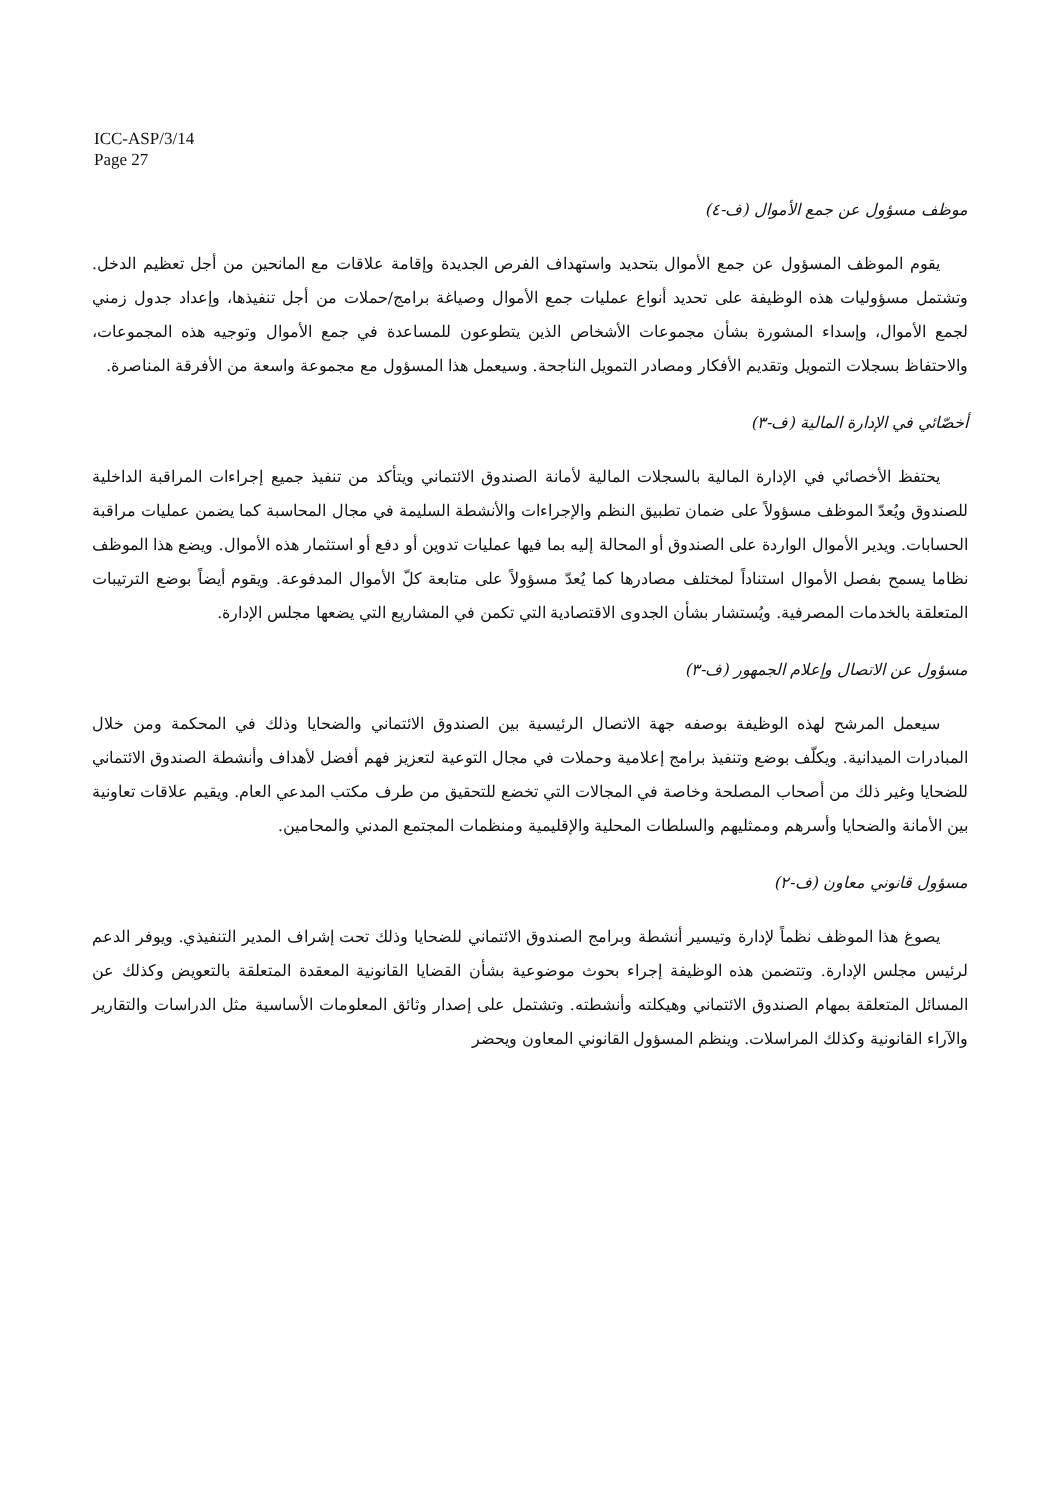ICC-ASP/3/14
Page 27
موظف مسؤول عن جمع الأموال (ف-٤)
يقوم الموظف المسؤول عن جمع الأموال بتحديد واستهداف الفرص الجديدة وإقامة علاقات مع المانحين من أجل تعظيم الدخل. وتشتمل مسؤوليات هذه الوظيفة على تحديد أنواع عمليات جمع الأموال وصياغة برامج/حملات من أجل تنفيذها، وإعداد جدول زمني لجمع الأموال، وإسداء المشورة بشأن مجموعات الأشخاص الذين يتطوعون للمساعدة في جمع الأموال وتوجيه هذه المجموعات، والاحتفاظ بسجلات التمويل وتقديم الأفكار ومصادر التمويل الناجحة. وسيعمل هذا المسؤول مع مجموعة واسعة من الأفرقة المناصرة.
أخصّائي في الإدارة المالية (ف-٣)
يحتفظ الأخصائي في الإدارة المالية بالسجلات المالية لأمانة الصندوق الائتماني ويتأكد من تنفيذ جميع إجراءات المراقبة الداخلية للصندوق ويُعدّ الموظف مسؤولاً على ضمان تطبيق النظم والإجراءات والأنشطة السليمة في مجال المحاسبة كما يضمن عمليات مراقبة الحسابات. ويدير الأموال الواردة على الصندوق أو المحالة إليه بما فيها عمليات تدوين أو دفع أو استثمار هذه الأموال. ويضع هذا الموظف نظاما يسمح بفصل الأموال استناداً لمختلف مصادرها كما يُعدّ مسؤولاً على متابعة كلّ الأموال المدفوعة. ويقوم أيضاً بوضع الترتيبات المتعلقة بالخدمات المصرفية. ويُستشار بشأن الجدوى الاقتصادية التي تكمن في المشاريع التي يضعها مجلس الإدارة.
مسؤول عن الاتصال وإعلام الجمهور (ف-٣)
سيعمل المرشح لهذه الوظيفة بوصفه جهة الاتصال الرئيسية بين الصندوق الائتماني والضحايا وذلك في المحكمة ومن خلال المبادرات الميدانية. ويكلّف بوضع وتنفيذ برامج إعلامية وحملات في مجال التوعية لتعزيز فهم أفضل لأهداف وأنشطة الصندوق الائتماني للضحايا وغير ذلك من أصحاب المصلحة وخاصة في المجالات التي تخضع للتحقيق من طرف مكتب المدعي العام. ويقيم علاقات تعاونية بين الأمانة والضحايا وأسرهم وممثليهم والسلطات المحلية والإقليمية ومنظمات المجتمع المدني والمحامين.
مسؤول قانوني معاون (ف-٢)
يصوغ هذا الموظف نظماً لإدارة وتيسير أنشطة وبرامج الصندوق الائتماني للضحايا وذلك تحت إشراف المدير التنفيذي. ويوفر الدعم لرئيس مجلس الإدارة. وتتضمن هذه الوظيفة إجراء بحوث موضوعية بشأن القضايا القانونية المعقدة المتعلقة بالتعويض وكذلك عن المسائل المتعلقة بمهام الصندوق الائتماني وهيكلته وأنشطته. وتشتمل على إصدار وثائق المعلومات الأساسية مثل الدراسات والتقارير والآراء القانونية وكذلك المراسلات. وينظم المسؤول القانوني المعاون ويحضر